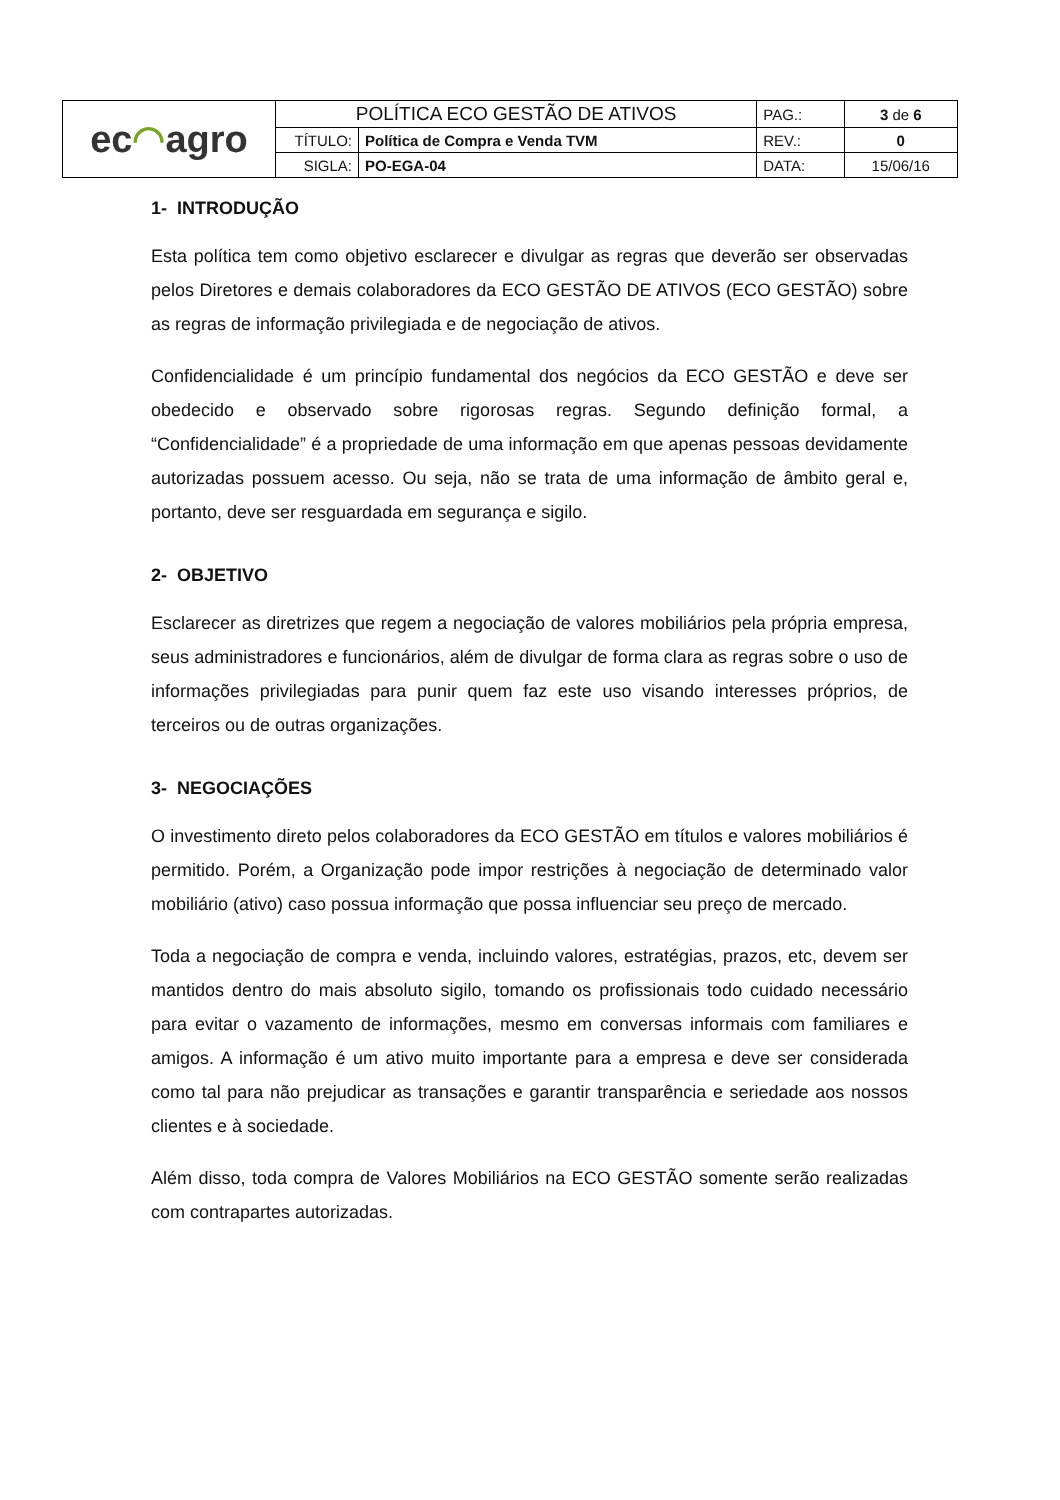| ec ◠ agro | POLÍTICA ECO GESTÃO DE ATIVOS | | PAG.: | 3 de 6 |
| | TÍTULO: | Política de Compra e Venda TVM | REV.: | 0 |
| | SIGLA: | PO-EGA-04 | DATA: | 15/06/16 |
1- INTRODUÇÃO
Esta política tem como objetivo esclarecer e divulgar as regras que deverão ser observadas pelos Diretores e demais colaboradores da ECO GESTÃO DE ATIVOS (ECO GESTÃO) sobre as regras de informação privilegiada e de negociação de ativos.
Confidencialidade é um princípio fundamental dos negócios da ECO GESTÃO e deve ser obedecido e observado sobre rigorosas regras. Segundo definição formal, a “Confidencialidade” é a propriedade de uma informação em que apenas pessoas devidamente autorizadas possuem acesso. Ou seja, não se trata de uma informação de âmbito geral e, portanto, deve ser resguardada em segurança e sigilo.
2- OBJETIVO
Esclarecer as diretrizes que regem a negociação de valores mobiliários pela própria empresa, seus administradores e funcionários, além de divulgar de forma clara as regras sobre o uso de informações privilegiadas para punir quem faz este uso visando interesses próprios, de terceiros ou de outras organizações.
3- NEGOCIAÇÕES
O investimento direto pelos colaboradores da ECO GESTÃO em títulos e valores mobiliários é permitido. Porém, a Organização pode impor restrições à negociação de determinado valor mobiliário (ativo) caso possua informação que possa influenciar seu preço de mercado.
Toda a negociação de compra e venda, incluindo valores, estratégias, prazos, etc, devem ser mantidos dentro do mais absoluto sigilo, tomando os profissionais todo cuidado necessário para evitar o vazamento de informações, mesmo em conversas informais com familiares e amigos. A informação é um ativo muito importante para a empresa e deve ser considerada como tal para não prejudicar as transações e garantir transparência e seriedade aos nossos clientes e à sociedade.
Além disso, toda compra de Valores Mobiliários na ECO GESTÃO somente serão realizadas com contrapartes autorizadas.